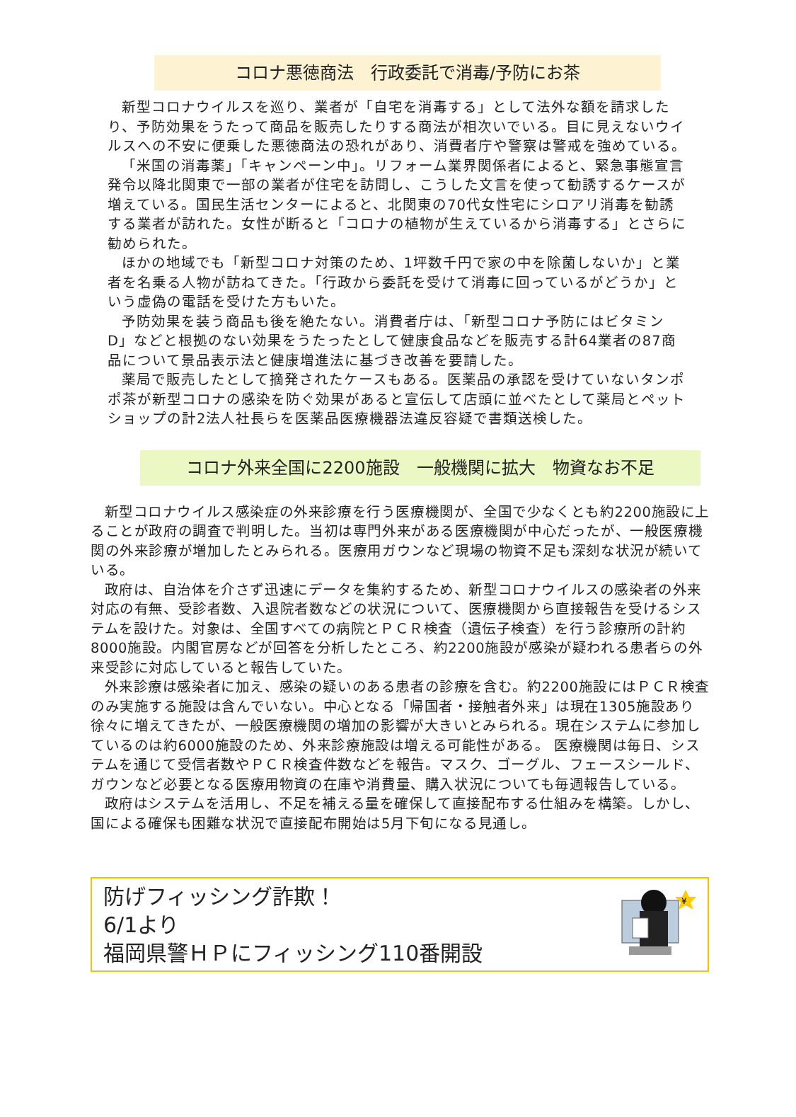コロナ悪徳商法　行政委託で消毒/予防にお茶
新型コロナウイルスを巡り、業者が「自宅を消毒する」として法外な額を請求したり、予防効果をうたって商品を販売したりする商法が相次いでいる。目に見えないウイルスへの不安に便乗した悪徳商法の恐れがあり、消費者庁や警察は警戒を強めている。
「米国の消毒薬」「キャンペーン中」。リフォーム業界関係者によると、緊急事態宣言発令以降北関東で一部の業者が住宅を訪問し、こうした文言を使って勧誘するケースが増えている。国民生活センターによると、北関東の70代女性宅にシロアリ消毒を勧誘する業者が訪れた。女性が断ると「コロナの植物が生えているから消毒する」とさらに勧められた。
ほかの地域でも「新型コロナ対策のため、1坪数千円で家の中を除菌しないか」と業者を名乗る人物が訪ねてきた。「行政から委託を受けて消毒に回っているがどうか」という虚偽の電話を受けた方もいた。
予防効果を装う商品も後を絶たない。消費者庁は、「新型コロナ予防にはビタミンD」などと根拠のない効果をうたったとして健康食品などを販売する計64業者の87商品について景品表示法と健康増進法に基づき改善を要請した。
薬局で販売したとして摘発されたケースもある。医薬品の承認を受けていないタンポポ茶が新型コロナの感染を防ぐ効果があると宣伝して店頭に並べたとして薬局とペットショップの計2法人社長らを医薬品医療機器法違反容疑で書類送検した。
コロナ外来全国に2200施設　一般機関に拡大　物資なお不足
新型コロナウイルス感染症の外来診療を行う医療機関が、全国で少なくとも約2200施設に上ることが政府の調査で判明した。当初は専門外来がある医療機関が中心だったが、一般医療機関の外来診療が増加したとみられる。医療用ガウンなど現場の物資不足も深刻な状況が続いている。
政府は、自治体を介さず迅速にデータを集約するため、新型コロナウイルスの感染者の外来対応の有無、受診者数、入退院者数などの状況について、医療機関から直接報告を受けるシステムを設けた。対象は、全国すべての病院とＰＣＲ検査（遺伝子検査）を行う診療所の計約8000施設。内閣官房などが回答を分析したところ、約2200施設が感染が疑われる患者らの外来受診に対応していると報告していた。
外来診療は感染者に加え、感染の疑いのある患者の診療を含む。約2200施設にはＰＣＲ検査のみ実施する施設は含んでいない。中心となる「帰国者・接触者外来」は現在1305施設あり徐々に増えてきたが、一般医療機関の増加の影響が大きいとみられる。現在システムに参加しているのは約6000施設のため、外来診療施設は増える可能性がある。 医療機関は毎日、システムを通じて受信者数やＰＣＲ検査件数などを報告。マスク、ゴーグル、フェースシールド、ガウンなど必要となる医療用物資の在庫や消費量、購入状況についても毎週報告している。
政府はシステムを活用し、不足を補える量を確保して直接配布する仕組みを構築。しかし、国による確保も困難な状況で直接配布開始は5月下旬になる見通し。
防げフィッシング詐欺！
6/1より
福岡県警ＨＰにフィッシング110番開設
¥